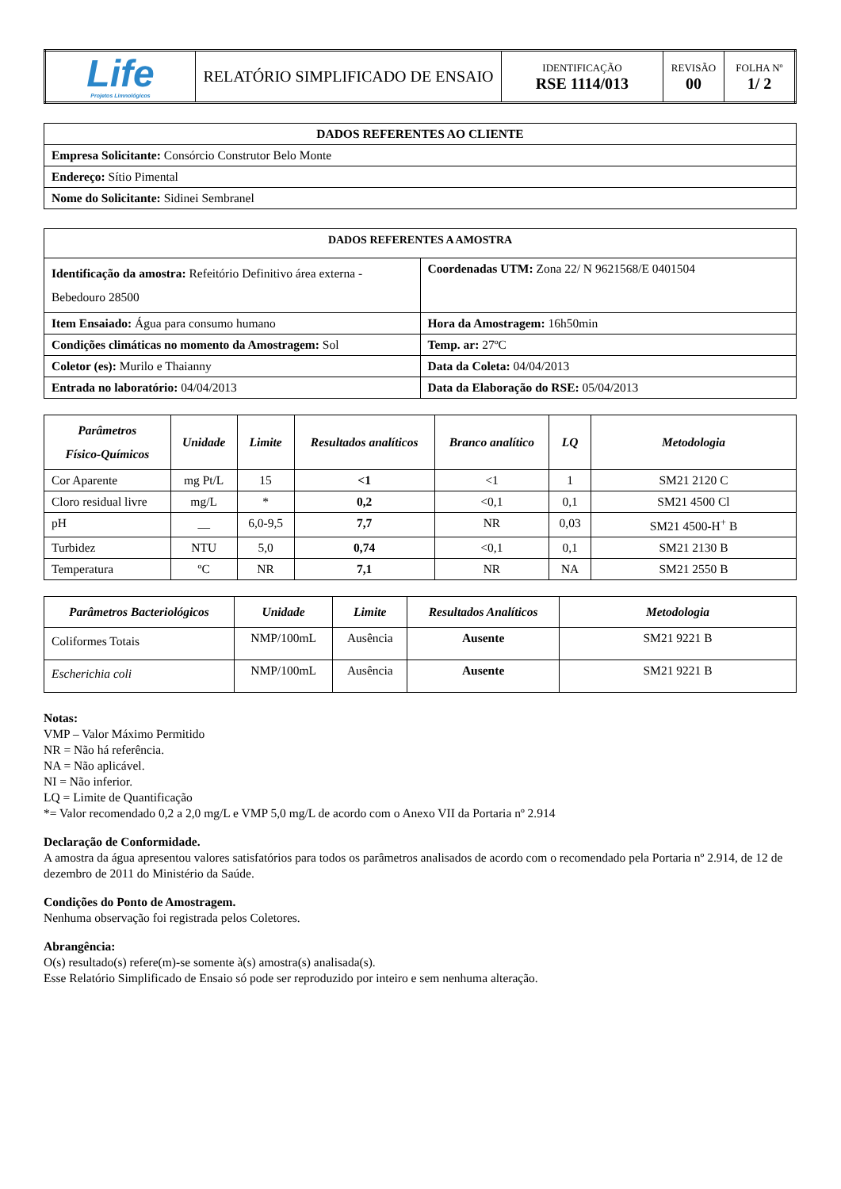| Life Projetos Limnológicos | RELATÓRIO SIMPLIFICADO DE ENSAIO | IDENTIFICAÇÃO RSE 1114/013 | REVISÃO 00 | FOLHA Nº 1/ 2 |
| DADOS REFERENTES AO CLIENTE |
| --- |
| Empresa Solicitante: Consórcio Construtor Belo Monte |
| Endereço: Sítio Pimental |
| Nome do Solicitante: Sidinei Sembranel |
| DADOS REFERENTES A AMOSTRA | |
| --- | --- |
| Identificação da amostra: Refeitório Definitivo área externa - Bebedouro 28500 | Coordenadas UTM: Zona 22/ N 9621568/E 0401504 |
| Item Ensaiado: Água para consumo humano | Hora da Amostragem: 16h50min |
| Condições climáticas no momento da Amostragem: Sol | Temp. ar: 27ºC |
| Coletor (es): Murilo e Thaianny | Data da Coleta: 04/04/2013 |
| Entrada no laboratório: 04/04/2013 | Data da Elaboração do RSE: 05/04/2013 |
| Parâmetros Físico-Químicos | Unidade | Limite | Resultados analíticos | Branco analítico | LQ | Metodologia |
| --- | --- | --- | --- | --- | --- | --- |
| Cor Aparente | mg Pt/L | 15 | <1 | <1 | 1 | SM21 2120 C |
| Cloro residual livre | mg/L | * | 0,2 | <0,1 | 0,1 | SM21 4500 Cl |
| pH | __ | 6,0-9,5 | 7,7 | NR | 0,03 | SM21 4500-H<sup>+</sup> B |
| Turbidez | NTU | 5,0 | 0,74 | <0,1 | 0,1 | SM21 2130 B |
| Temperatura | ºC | NR | 7,1 | NR | NA | SM21 2550 B |
| Parâmetros Bacteriológicos | Unidade | Limite | Resultados Analíticos | Metodologia |
| --- | --- | --- | --- | --- |
| Coliformes Totais | NMP/100mL | Ausência | Ausente | SM21 9221 B |
| Escherichia coli | NMP/100mL | Ausência | Ausente | SM21 9221 B |
Notas:
VMP – Valor Máximo Permitido
NR = Não há referência.
NA = Não aplicável.
NI = Não inferior.
LQ = Limite de Quantificação
*= Valor recomendado 0,2 a 2,0 mg/L e VMP 5,0 mg/L de acordo com o Anexo VII da Portaria nº 2.914
Declaração de Conformidade.
A amostra da água apresentou valores satisfatórios para todos os parâmetros analisados de acordo com o recomendado pela Portaria nº 2.914, de 12 de dezembro de 2011 do Ministério da Saúde.
Condições do Ponto de Amostragem.
Nenhuma observação foi registrada pelos Coletores.
Abrangência:
O(s) resultado(s) refere(m)-se somente à(s) amostra(s) analisada(s).
Esse Relatório Simplificado de Ensaio só pode ser reproduzido por inteiro e sem nenhuma alteração.